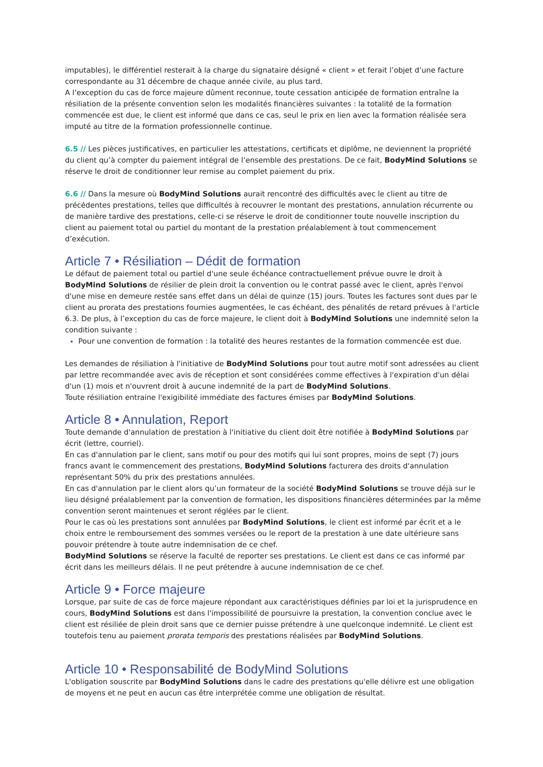imputables), le différentiel resterait à la charge du signataire désigné « client » et ferait l’objet d’une facture correspondante au 31 décembre de chaque année civile, au plus tard.
A l’exception du cas de force majeure dûment reconnue, toute cessation anticipée de formation entraîne la résiliation de la présente convention selon les modalités financières suivantes : la totalité de la formation commencée est due, le client est informé que dans ce cas, seul le prix en lien avec la formation réalisée sera imputé au titre de la formation professionnelle continue.
6.5 // Les pièces justificatives, en particulier les attestations, certificats et diplôme, ne deviennent la propriété du client qu’à compter du paiement intégral de l’ensemble des prestations. De ce fait, BodyMind Solutions se réserve le droit de conditionner leur remise au complet paiement du prix.
6.6 // Dans la mesure où BodyMind Solutions aurait rencontré des difficultés avec le client au titre de précédentes prestations, telles que difficultés à recouvrer le montant des prestations, annulation récurrente ou de manière tardive des prestations, celle-ci se réserve le droit de conditionner toute nouvelle inscription du client au paiement total ou partiel du montant de la prestation préalablement à tout commencement d’exécution.
Article 7 • Résiliation – Dédit de formation
Le défaut de paiement total ou partiel d'une seule échéance contractuellement prévue ouvre le droit à BodyMind Solutions de résilier de plein droit la convention ou le contrat passé avec le client, après l'envoi d'une mise en demeure restée sans effet dans un délai de quinze (15) jours. Toutes les factures sont dues par le client au prorata des prestations fournies augmentées, le cas échéant, des pénalités de retard prévues à l'article 6.3. De plus, à l’exception du cas de force majeure, le client doit à BodyMind Solutions une indemnité selon la condition suivante :
Pour une convention de formation : la totalité des heures restantes de la formation commencée est due.
Les demandes de résiliation à l'initiative de BodyMind Solutions pour tout autre motif sont adressées au client par lettre recommandée avec avis de réception et sont considérées comme effectives à l'expiration d'un délai d'un (1) mois et n'ouvrent droit à aucune indemnité de la part de BodyMind Solutions.
Toute résiliation entraine l'exigibilité immédiate des factures émises par BodyMind Solutions.
Article 8 • Annulation, Report
Toute demande d'annulation de prestation à l'initiative du client doit être notifiée à BodyMind Solutions par écrit (lettre, courriel).
En cas d'annulation par le client, sans motif ou pour des motifs qui lui sont propres, moins de sept (7) jours francs avant le commencement des prestations, BodyMind Solutions facturera des droits d'annulation représentant 50% du prix des prestations annulées.
En cas d'annulation par le client alors qu’un formateur de la société BodyMind Solutions se trouve déjà sur le lieu désigné préalablement par la convention de formation, les dispositions financières déterminées par la même convention seront maintenues et seront réglées par le client.
Pour le cas où les prestations sont annulées par BodyMind Solutions, le client est informé par écrit et a le choix entre le remboursement des sommes versées ou le report de la prestation à une date ultérieure sans pouvoir prétendre à toute autre indemnisation de ce chef.
BodyMind Solutions se réserve la faculté de reporter ses prestations. Le client est dans ce cas informé par écrit dans les meilleurs délais. Il ne peut prétendre à aucune indemnisation de ce chef.
Article 9 • Force majeure
Lorsque, par suite de cas de force majeure répondant aux caractéristiques définies par loi et la jurisprudence en cours, BodyMind Solutions est dans l'impossibilité de poursuivre la prestation, la convention conclue avec le client est résiliée de plein droit sans que ce dernier puisse prétendre à une quelconque indemnité. Le client est toutefois tenu au paiement prorata temporis des prestations réalisées par BodyMind Solutions.
Article 10 • Responsabilité de BodyMind Solutions
L'obligation souscrite par BodyMind Solutions dans le cadre des prestations qu'elle délivre est une obligation de moyens et ne peut en aucun cas être interprétée comme une obligation de résultat.